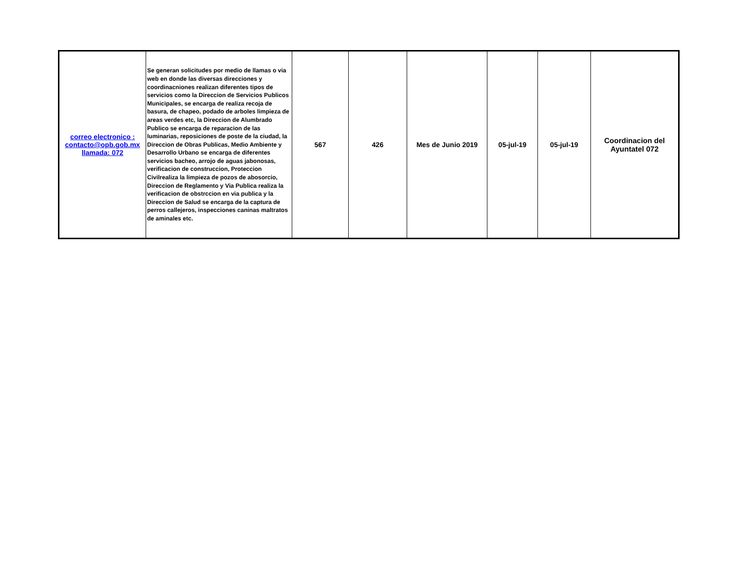| correo electronico : contacto@opb.gob.mx llamada: 072 | Se generan solicitudes por medio de llamas o via web en donde las diversas direcciones y coordinacniones realizan diferentes tipos de servicios como la Direccion de Servicios Publicos Municipales, se encarga de realiza recoja de basura, de chapeo, podado de arboles limpieza de areas verdes etc, la Direccion de Alumbrado Publico se encarga de reparacion de las luminarias, reposiciones de poste de la ciudad, la Direccion de Obras Publicas, Medio Ambiente y Desarrollo Urbano se encarga de diferentes servicios bacheo, arrojo de aguas jabonosas, verificacion de construccion, Proteccion Civilrealiza la limpieza de pozos de abosorcio, Direccion de Reglamento y Via Publica realiza la verificacion de obstrccion en via publica y la Direccion de Salud se encarga de la captura de perros callejeros, inspecciones caninas maltratos de aminales etc. | 567 | 426 | Mes de Junio 2019 | 05-jul-19 | 05-jul-19 | Coordinacion del Ayuntatel 072 |